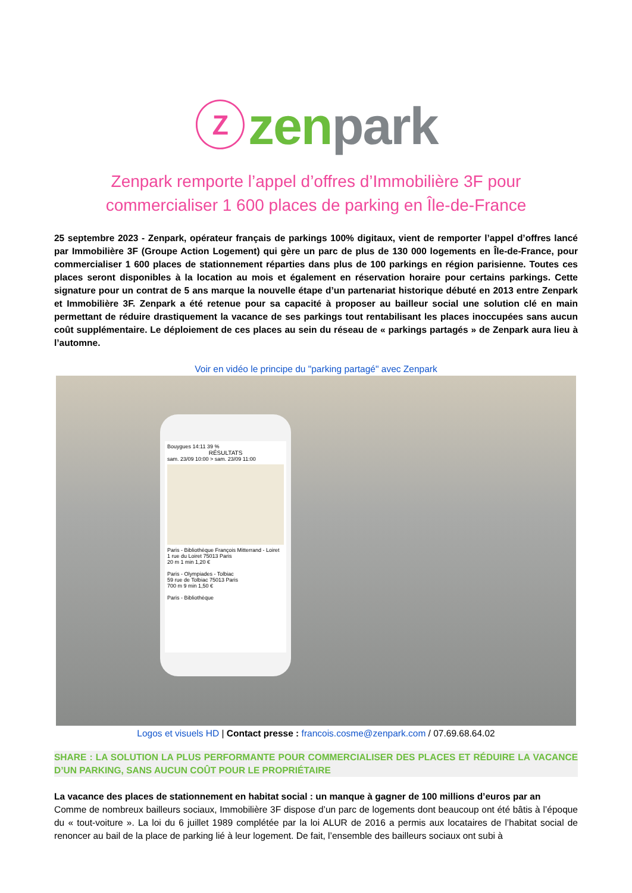ⓩ zen park
Zenpark remporte l’appel d’offres d’Immobilière 3F pour commercialiser 1 600 places de parking en Île-de-France
25 septembre 2023 - Zenpark, opérateur français de parkings 100% digitaux, vient de remporter l’appel d’offres lancé par Immobilière 3F (Groupe Action Logement) qui gère un parc de plus de 130 000 logements en Île-de-France, pour commercialiser 1 600 places de stationnement réparties dans plus de 100 parkings en région parisienne. Toutes ces places seront disponibles à la location au mois et également en réservation horaire pour certains parkings. Cette signature pour un contrat de 5 ans marque la nouvelle étape d’un partenariat historique débuté en 2013 entre Zenpark et Immobilière 3F. Zenpark a été retenue pour sa capacité à proposer au bailleur social une solution clé en main permettant de réduire drastiquement la vacance de ses parkings tout rentabilisant les places inoccupées sans aucun coût supplémentaire. Le déploiement de ces places au sein du réseau de « parkings partagés » de Zenpark aura lieu à l’automne.
Voir en vidéo le principe du "parking partagé" avec Zenpark
Bouygues 14:11 39 %
RÉSULTATS
sam. 23/09 10:00 > sam. 23/09 11:00
Paris - Bibliothèque François Mitterrand - Loiret
1 rue du Loiret 75013 Paris
20 m 1 min 1,20 €
Paris - Olympiades - Tolbiac
59 rue de Tolbiac 75013 Paris
700 m 9 min 1,50 €
Paris - Bibliothèque
Logos et visuels HD | Contact presse : francois.cosme@zenpark.com / 07.69.68.64.02
SHARE : LA SOLUTION LA PLUS PERFORMANTE POUR COMMERCIALISER DES PLACES ET RÉDUIRE LA VACANCE D’UN PARKING, SANS AUCUN COÛT POUR LE PROPRIÉTAIRE
La vacance des places de stationnement en habitat social : un manque à gagner de 100 millions d’euros par an
Comme de nombreux bailleurs sociaux, Immobilière 3F dispose d’un parc de logements dont beaucoup ont été bâtis à l’époque du « tout-voiture ». La loi du 6 juillet 1989 complétée par la loi ALUR de 2016 a permis aux locataires de l’habitat social de renoncer au bail de la place de parking lié à leur logement. De fait, l’ensemble des bailleurs sociaux ont subi à